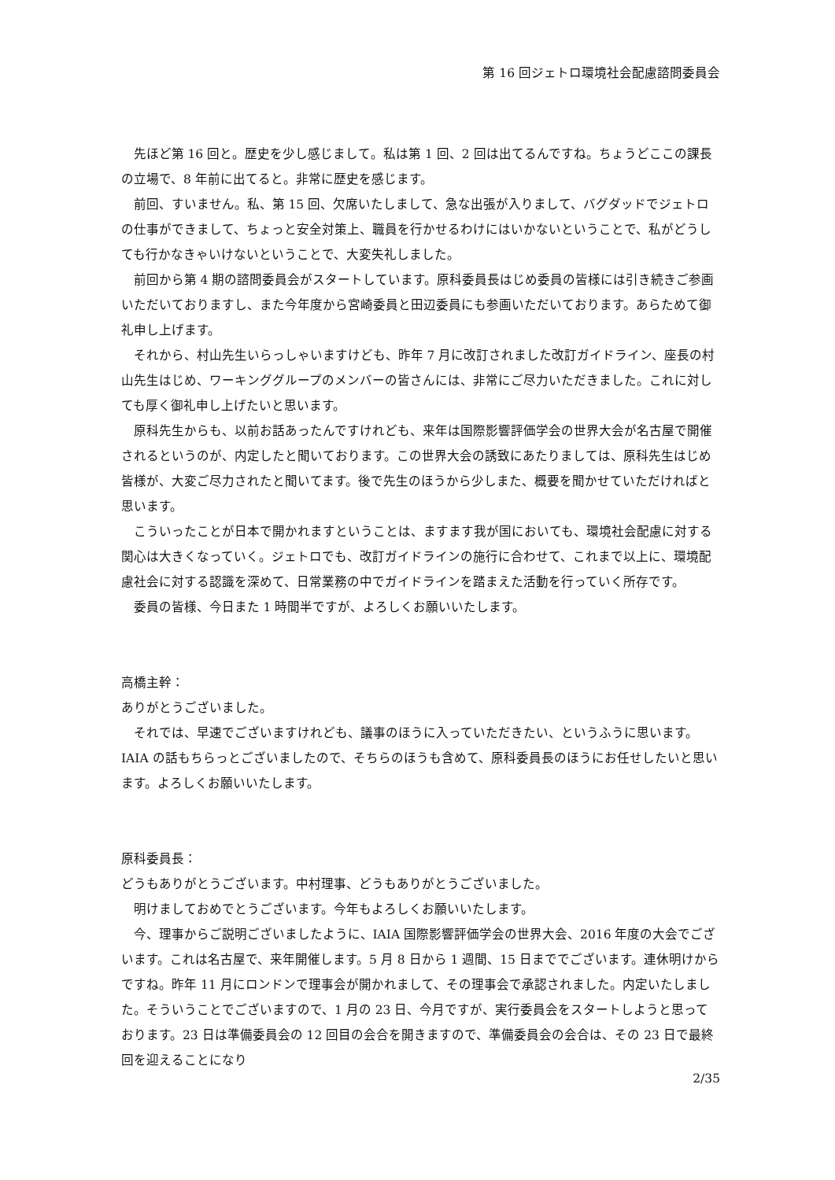第 16 回ジェトロ環境社会配慮諮問委員会
先ほど第 16 回と。歴史を少し感じまして。私は第 1 回、2 回は出てるんですね。ちょうどここの課長の立場で、8 年前に出てると。非常に歴史を感じます。
前回、すいません。私、第 15 回、欠席いたしまして、急な出張が入りまして、バグダッドでジェトロの仕事ができまして、ちょっと安全対策上、職員を行かせるわけにはいかないということで、私がどうしても行かなきゃいけないということで、大変失礼しました。
前回から第 4 期の諮問委員会がスタートしています。原科委員長はじめ委員の皆様には引き続きご参画いただいておりますし、また今年度から宮崎委員と田辺委員にも参画いただいております。あらためて御礼申し上げます。
それから、村山先生いらっしゃいますけども、昨年 7 月に改訂されました改訂ガイドライン、座長の村山先生はじめ、ワーキンググループのメンバーの皆さんには、非常にご尽力いただきました。これに対しても厚く御礼申し上げたいと思います。
原科先生からも、以前お話あったんですけれども、来年は国際影響評価学会の世界大会が名古屋で開催されるというのが、内定したと聞いております。この世界大会の誘致にあたりましては、原科先生はじめ皆様が、大変ご尽力されたと聞いてます。後で先生のほうから少しまた、概要を聞かせていただければと思います。
こういったことが日本で開かれますということは、ますます我が国においても、環境社会配慮に対する関心は大きくなっていく。ジェトロでも、改訂ガイドラインの施行に合わせて、これまで以上に、環境配慮社会に対する認識を深めて、日常業務の中でガイドラインを踏まえた活動を行っていく所存です。
委員の皆様、今日また 1 時間半ですが、よろしくお願いいたします。
高橋主幹：
ありがとうございました。
それでは、早速でございますけれども、議事のほうに入っていただきたい、というふうに思います。IAIA の話もちらっとございましたので、そちらのほうも含めて、原科委員長のほうにお任せしたいと思います。よろしくお願いいたします。
原科委員長：
どうもありがとうございます。中村理事、どうもありがとうございました。
明けましておめでとうございます。今年もよろしくお願いいたします。
今、理事からご説明ございましたように、IAIA 国際影響評価学会の世界大会、2016 年度の大会でございます。これは名古屋で、来年開催します。5 月 8 日から 1 週間、15 日まででございます。連休明けからですね。昨年 11 月にロンドンで理事会が開かれまして、その理事会で承認されました。内定いたしました。そういうことでございますので、1 月の 23 日、今月ですが、実行委員会をスタートしようと思っております。23 日は準備委員会の 12 回目の会合を開きますので、準備委員会の会合は、その 23 日で最終回を迎えることになり
2/35